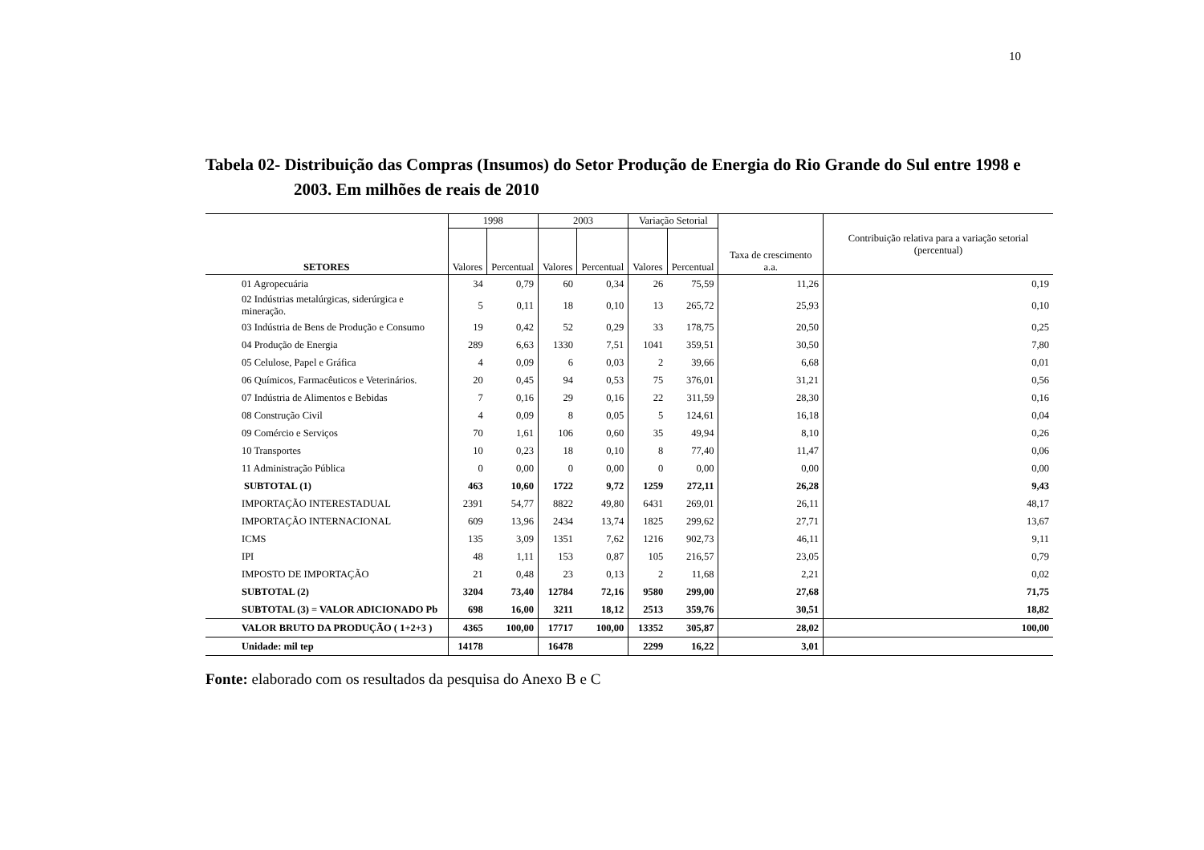10
Tabela 02- Distribuição das Compras (Insumos) do Setor Produção de Energia do Rio Grande do Sul entre 1998 e
2003. Em milhões de reais de 2010
| SETORES | 1998 | | 2003 | | Variação Setorial | | Taxa de crescimento a.a. | Contribuição relativa para a variação setorial (percentual) |
| --- | --- | --- | --- | --- | --- | --- | --- | --- |
| | Valores | Percentual | Valores | Percentual | Valores | Percentual | | |
| 01 Agropecuária | 34 | 0,79 | 60 | 0,34 | 26 | 75,59 | 11,26 | 0,19 |
| 02 Indústrias metalúrgicas, siderúrgica e mineração. | 5 | 0,11 | 18 | 0,10 | 13 | 265,72 | 25,93 | 0,10 |
| 03 Indústria de Bens de Produção e Consumo | 19 | 0,42 | 52 | 0,29 | 33 | 178,75 | 20,50 | 0,25 |
| 04 Produção de Energia | 289 | 6,63 | 1330 | 7,51 | 1041 | 359,51 | 30,50 | 7,80 |
| 05 Celulose, Papel e Gráfica | 4 | 0,09 | 6 | 0,03 | 2 | 39,66 | 6,68 | 0,01 |
| 06 Químicos, Farmacêuticos e Veterinários. | 20 | 0,45 | 94 | 0,53 | 75 | 376,01 | 31,21 | 0,56 |
| 07 Indústria de Alimentos e Bebidas | 7 | 0,16 | 29 | 0,16 | 22 | 311,59 | 28,30 | 0,16 |
| 08 Construção Civil | 4 | 0,09 | 8 | 0,05 | 5 | 124,61 | 16,18 | 0,04 |
| 09 Comércio e Serviços | 70 | 1,61 | 106 | 0,60 | 35 | 49,94 | 8,10 | 0,26 |
| 10 Transportes | 10 | 0,23 | 18 | 0,10 | 8 | 77,40 | 11,47 | 0,06 |
| 11 Administração Pública | 0 | 0,00 | 0 | 0,00 | 0 | 0,00 | 0,00 | 0,00 |
| SUBTOTAL (1) | 463 | 10,60 | 1722 | 9,72 | 1259 | 272,11 | 26,28 | 9,43 |
| IMPORTAÇÃO INTERESTADUAL | 2391 | 54,77 | 8822 | 49,80 | 6431 | 269,01 | 26,11 | 48,17 |
| IMPORTAÇÃO INTERNACIONAL | 609 | 13,96 | 2434 | 13,74 | 1825 | 299,62 | 27,71 | 13,67 |
| ICMS | 135 | 3,09 | 1351 | 7,62 | 1216 | 902,73 | 46,11 | 9,11 |
| IPI | 48 | 1,11 | 153 | 0,87 | 105 | 216,57 | 23,05 | 0,79 |
| IMPOSTO DE IMPORTAÇÃO | 21 | 0,48 | 23 | 0,13 | 2 | 11,68 | 2,21 | 0,02 |
| SUBTOTAL (2) | 3204 | 73,40 | 12784 | 72,16 | 9580 | 299,00 | 27,68 | 71,75 |
| SUBTOTAL (3) = VALOR ADICIONADO Pb | 698 | 16,00 | 3211 | 18,12 | 2513 | 359,76 | 30,51 | 18,82 |
| VALOR BRUTO DA PRODUÇÃO ( 1+2+3 ) | 4365 | 100,00 | 17717 | 100,00 | 13352 | 305,87 | 28,02 | 100,00 |
| Unidade: mil tep | 14178 | | 16478 | | 2299 | 16,22 | 3,01 | |
Fonte: elaborado com os resultados da pesquisa do Anexo B e C